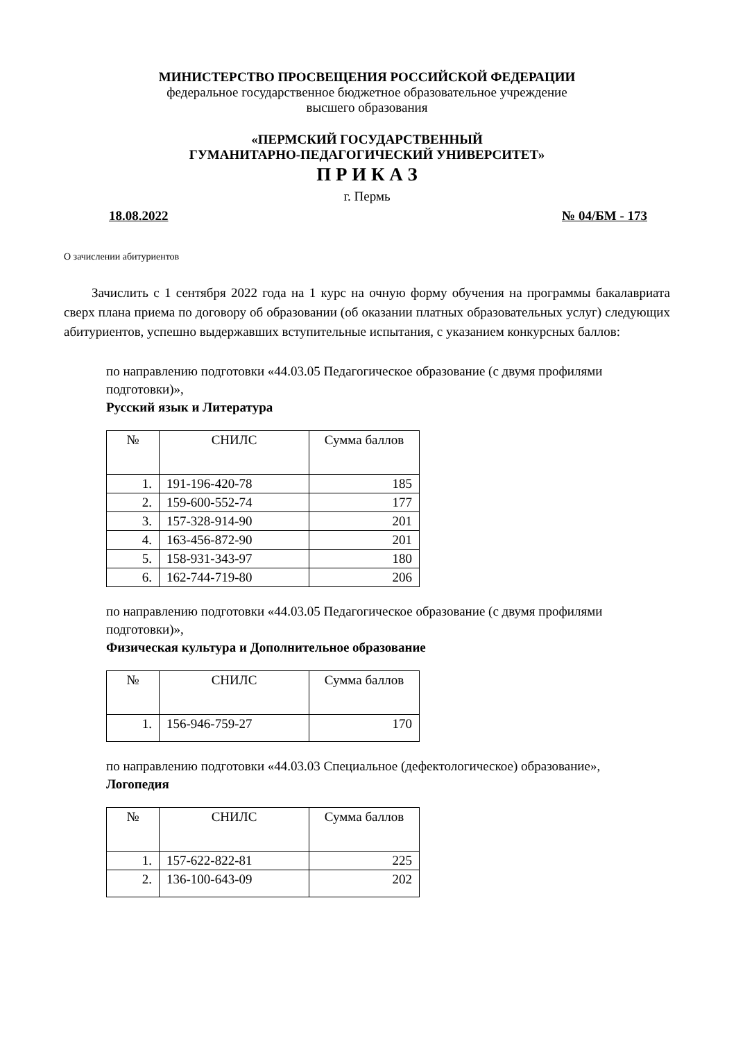МИНИСТЕРСТВО ПРОСВЕЩЕНИЯ РОССИЙСКОЙ ФЕДЕРАЦИИ
федеральное государственное бюджетное образовательное учреждение
высшего образования
«ПЕРМСКИЙ ГОСУДАРСТВЕННЫЙ
ГУМАНИТАРНО-ПЕДАГОГИЧЕСКИЙ УНИВЕРСИТЕТ»
П Р И К А З
г. Пермь
18.08.2022 № 04/БМ - 173
О зачислении абитуриентов
Зачислить с 1 сентября 2022 года на 1 курс на очную форму обучения на программы бакалавриата сверх плана приема по договору об образовании (об оказании платных образовательных услуг) следующих абитуриентов, успешно выдержавших вступительные испытания, с указанием конкурсных баллов:
по направлению подготовки «44.03.05 Педагогическое образование (с двумя профилями подготовки)»,
Русский язык и Литература
| № | СНИЛС | Сумма баллов |
| --- | --- | --- |
| 1. | 191-196-420-78 | 185 |
| 2. | 159-600-552-74 | 177 |
| 3. | 157-328-914-90 | 201 |
| 4. | 163-456-872-90 | 201 |
| 5. | 158-931-343-97 | 180 |
| 6. | 162-744-719-80 | 206 |
по направлению подготовки «44.03.05 Педагогическое образование (с двумя профилями подготовки)»,
Физическая культура и Дополнительное образование
| № | СНИЛС | Сумма баллов |
| --- | --- | --- |
| 1. | 156-946-759-27 | 170 |
по направлению подготовки «44.03.03 Специальное (дефектологическое) образование»,
Логопедия
| № | СНИЛС | Сумма баллов |
| --- | --- | --- |
| 1. | 157-622-822-81 | 225 |
| 2. | 136-100-643-09 | 202 |